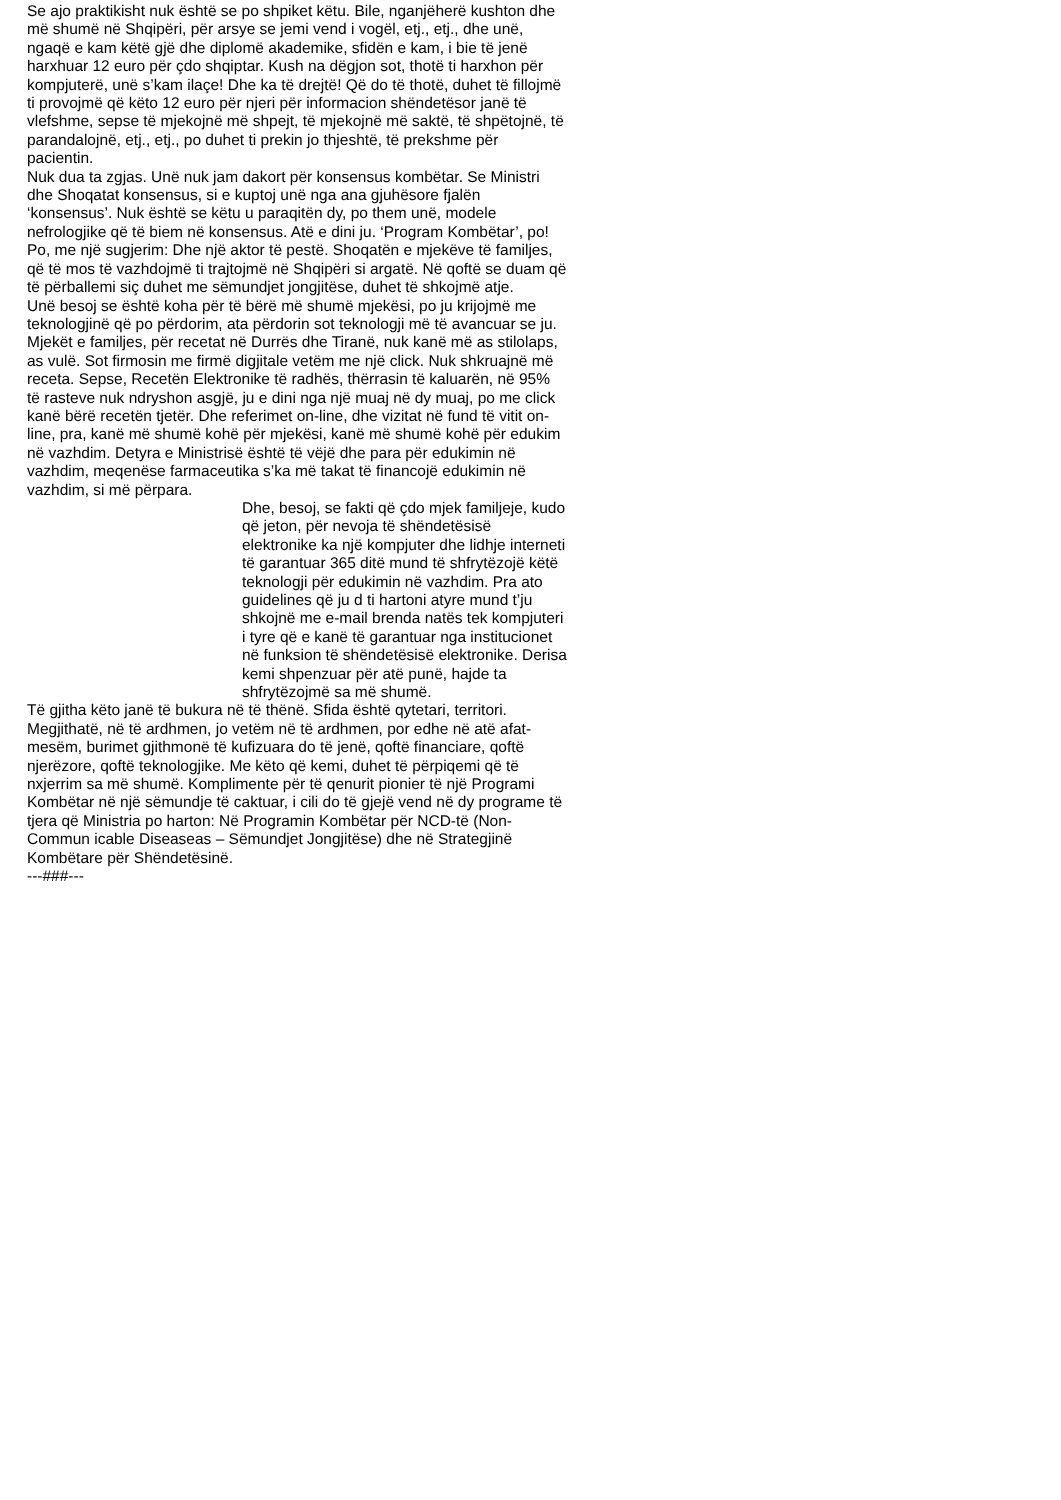Se ajo praktikisht nuk është se po shpiket këtu. Bile, nganjëherë kushton dhe më shumë në Shqipëri, për arsye se jemi vend i vogël, etj., etj., dhe unë, ngaqë e kam këtë gjë dhe diplomë akademike, sfidën e kam, i bie të jenë harxhuar 12 euro për çdo shqiptar. Kush na dëgjon sot, thotë ti harxhon për kompjuterë, unë s’kam ilaçe! Dhe ka të drejtë! Që do të thotë, duhet të fillojmë ti provojmë që këto 12 euro për njeri për informacion shëndetësor janë të vlefshme, sepse të mjekojnë më shpejt, të mjekojnë më saktë, të shpëtojnë, të parandalojnë, etj., etj., po duhet ti prekin jo thjeshtë, të prekshme për pacientin.
Nuk dua ta zgjas. Unë nuk jam dakort për konsensus kombëtar. Se Ministri dhe Shoqatat konsensus, si e kuptoj unë nga ana gjuhësore fjalën ‘konsensus’. Nuk është se këtu u paraqitën dy, po them unë, modele nefrologjike që të biem në konsensus. Atë e dini ju. ‘Program Kombëtar’, po! Po, me një sugjerim: Dhe një aktor të pestë. Shoqatën e mjekëve të familjes, që të mos të vazhdojmë ti trajtojmë në Shqipëri si argatë. Në qoftë se duam që të përballemi siç duhet me sëmundjet jongjitëse, duhet të shkojmë atje.
Unë besoj se është koha për të bërë më shumë mjekësi, po ju krijojmë me teknologjinë që po përdorim, ata përdorin sot teknologji më të avancuar se ju. Mjekët e familjes, për recetat në Durrës dhe Tiranë, nuk kanë më as stilolaps, as vulë. Sot firmosin me firmë digjitale vetëm me një click. Nuk shkruajnë më receta. Sepse, Recetën Elektronike të radhës, thërrasin të kaluarën, në 95% të rasteve nuk ndryshon asgjë, ju e dini nga një muaj në dy muaj, po me click kanë bërë recetën tjetër. Dhe referimet on-line, dhe vizitat në fund të vitit on-line, pra, kanë më shumë kohë për mjekësi, kanë më shumë kohë për edukim në vazhdim. Detyra e Ministrisë është të vëjë dhe para për edukimin në vazhdim, meqenëse farmaceutika s’ka më takat të financojë edukimin në vazhdim, si më përpara.
Dhe, besoj, se fakti që çdo mjek familjeje, kudo që jeton, për nevoja të shëndetësisë elektronike ka një kompjuter dhe lidhje interneti të garantuar 365 ditë mund të shfrytëzojë këtë teknologji për edukimin në vazhdim. Pra ato guidelines që ju d ti hartoni atyre mund t’ju shkojnë me e-mail brenda natës tek kompjuteri i tyre që e kanë të garantuar nga institucionet në funksion të shëndetësisë elektronike. Derisa kemi shpenzuar për atë punë, hajde ta shfrytëzojmë sa më shumë.
Të gjitha këto janë të bukura në të thënë. Sfida është qytetari, territori. Megjithatë, në të ardhmen, jo vetëm në të ardhmen, por edhe në atë afat-mesëm, burimet gjithmonë të kufizuara do të jenë, qoftë financiare, qoftë njerëzore, qoftë teknologjike. Me këto që kemi, duhet të përpiqemi që të nxjerrim sa më shumë. Komplimente për të qenurit pionier të një Programi Kombëtar në një sëmundje të caktuar, i cili do të gjejë vend në dy programe të tjera që Ministria po harton: Në Programin Kombëtar për NCD-të (Non-Commun icable Diseaseas – Sëmundjet Jongjitëse) dhe në Strategjinë Kombëtare për Shëndetësinë.
---###---